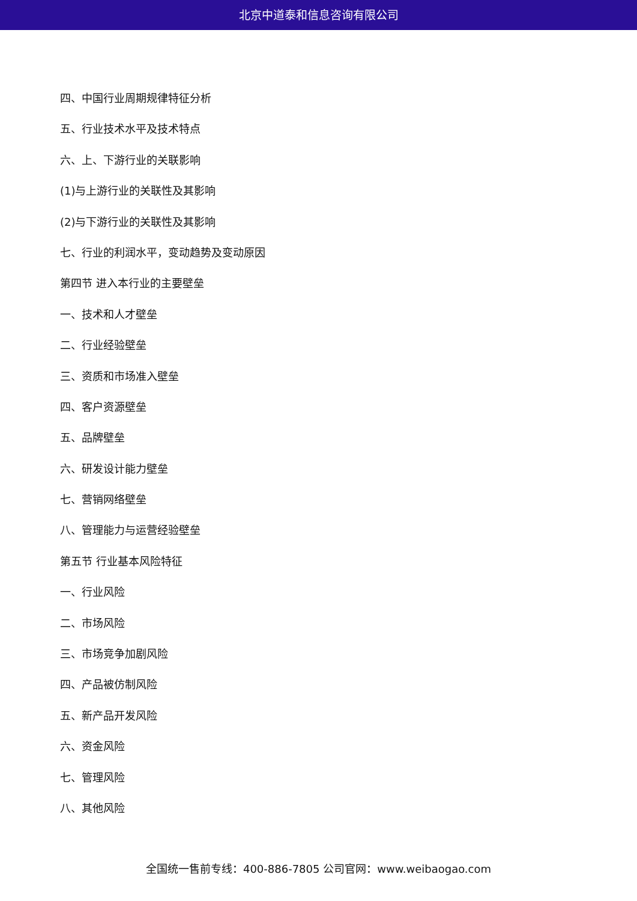北京中道泰和信息咨询有限公司
四、中国行业周期规律特征分析
五、行业技术水平及技术特点
六、上、下游行业的关联影响
(1)与上游行业的关联性及其影响
(2)与下游行业的关联性及其影响
七、行业的利润水平，变动趋势及变动原因
第四节 进入本行业的主要壁垒
一、技术和人才壁垒
二、行业经验壁垒
三、资质和市场准入壁垒
四、客户资源壁垒
五、品牌壁垒
六、研发设计能力壁垒
七、营销网络壁垒
八、管理能力与运营经验壁垒
第五节 行业基本风险特征
一、行业风险
二、市场风险
三、市场竞争加剧风险
四、产品被仿制风险
五、新产品开发风险
六、资金风险
七、管理风险
八、其他风险
全国统一售前专线：400-886-7805 公司官网：www.weibaogao.com